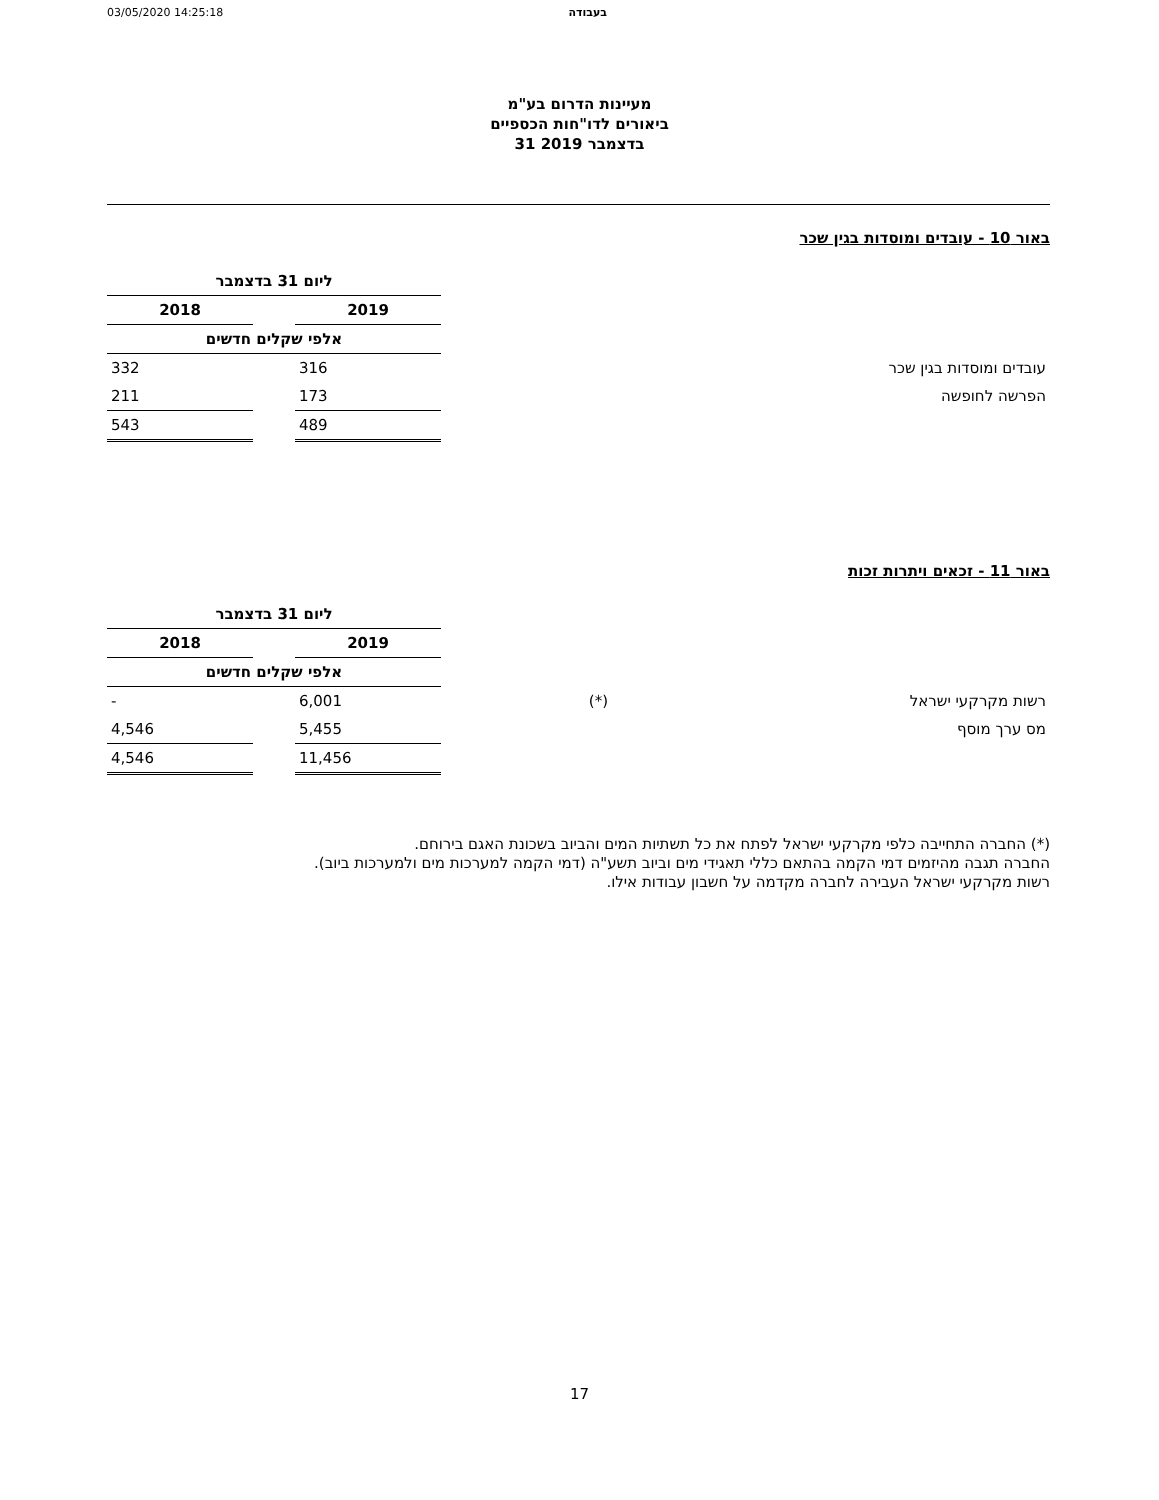03/05/2020 14:25:18 בעבודה
מעיינות הדרום בע"מ
ביאורים לדו"חות הכספיים
31 בדצמבר 2019
באור 10 - עובדים ומוסדות בגין שכר
| | | ליום 31 בדצמבר | | |
| | | 2019 | | 2018 |
| | | אלפי שקלים חדשים | | |
| עובדים ומוסדות בגין שכר | | 316 | | 332 |
| הפרשה לחופשה | | 173 | | 211 |
| | | 489 | | 543 |
באור 11 - זכאים ויתרות זכות
| | | ליום 31 בדצמבר | | |
| | | 2019 | | 2018 |
| | | אלפי שקלים חדשים | | |
| רשות מקרקעי ישראל | (*) | 6,001 | | - |
| מס ערך מוסף | | 5,455 | | 4,546 |
| | | 11,456 | | 4,546 |
(*) החברה התחייבה כלפי מקרקעי ישראל לפתח את כל תשתיות המים והביוב בשכונת האגם בירוחם.
החברה תגבה מהיזמים דמי הקמה בהתאם כללי תאגידי מים וביוב תשע"ה (דמי הקמה למערכות מים ולמערכות ביוב).
רשות מקרקעי ישראל העבירה לחברה מקדמה על חשבון עבודות אילו.
17